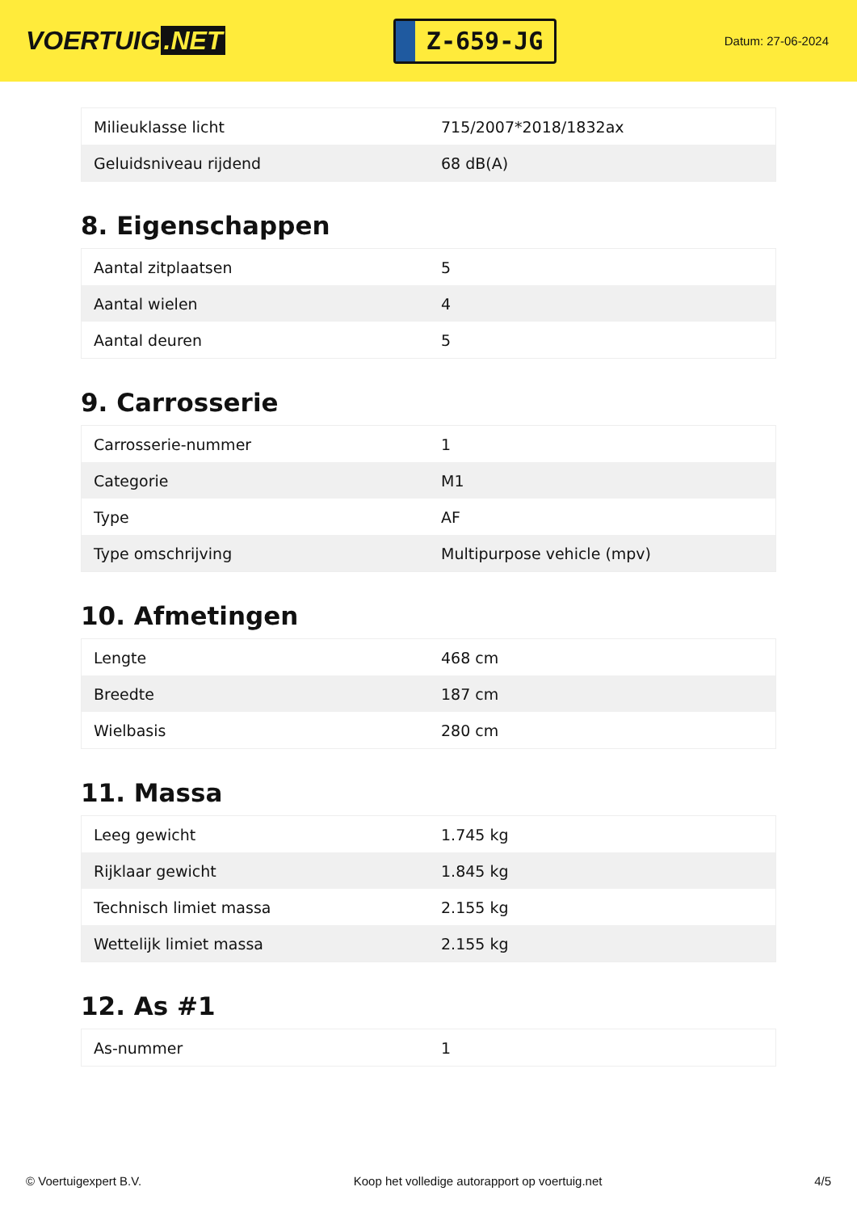VOERTUIG.NET
Z-659-JG
Datum: 27-06-2024
| Milieuklasse licht | 715/2007*2018/1832ax |
| Geluidsniveau rijdend | 68 dB(A) |
8. Eigenschappen
| Aantal zitplaatsen | 5 |
| Aantal wielen | 4 |
| Aantal deuren | 5 |
9. Carrosserie
| Carrosserie-nummer | 1 |
| Categorie | M1 |
| Type | AF |
| Type omschrijving | Multipurpose vehicle (mpv) |
10. Afmetingen
| Lengte | 468 cm |
| Breedte | 187 cm |
| Wielbasis | 280 cm |
11. Massa
| Leeg gewicht | 1.745 kg |
| Rijklaar gewicht | 1.845 kg |
| Technisch limiet massa | 2.155 kg |
| Wettelijk limiet massa | 2.155 kg |
12. As #1
| As-nummer | 1 |
© Voertuigexpert B.V. Koop het volledige autorapport op voertuig.net 4/5